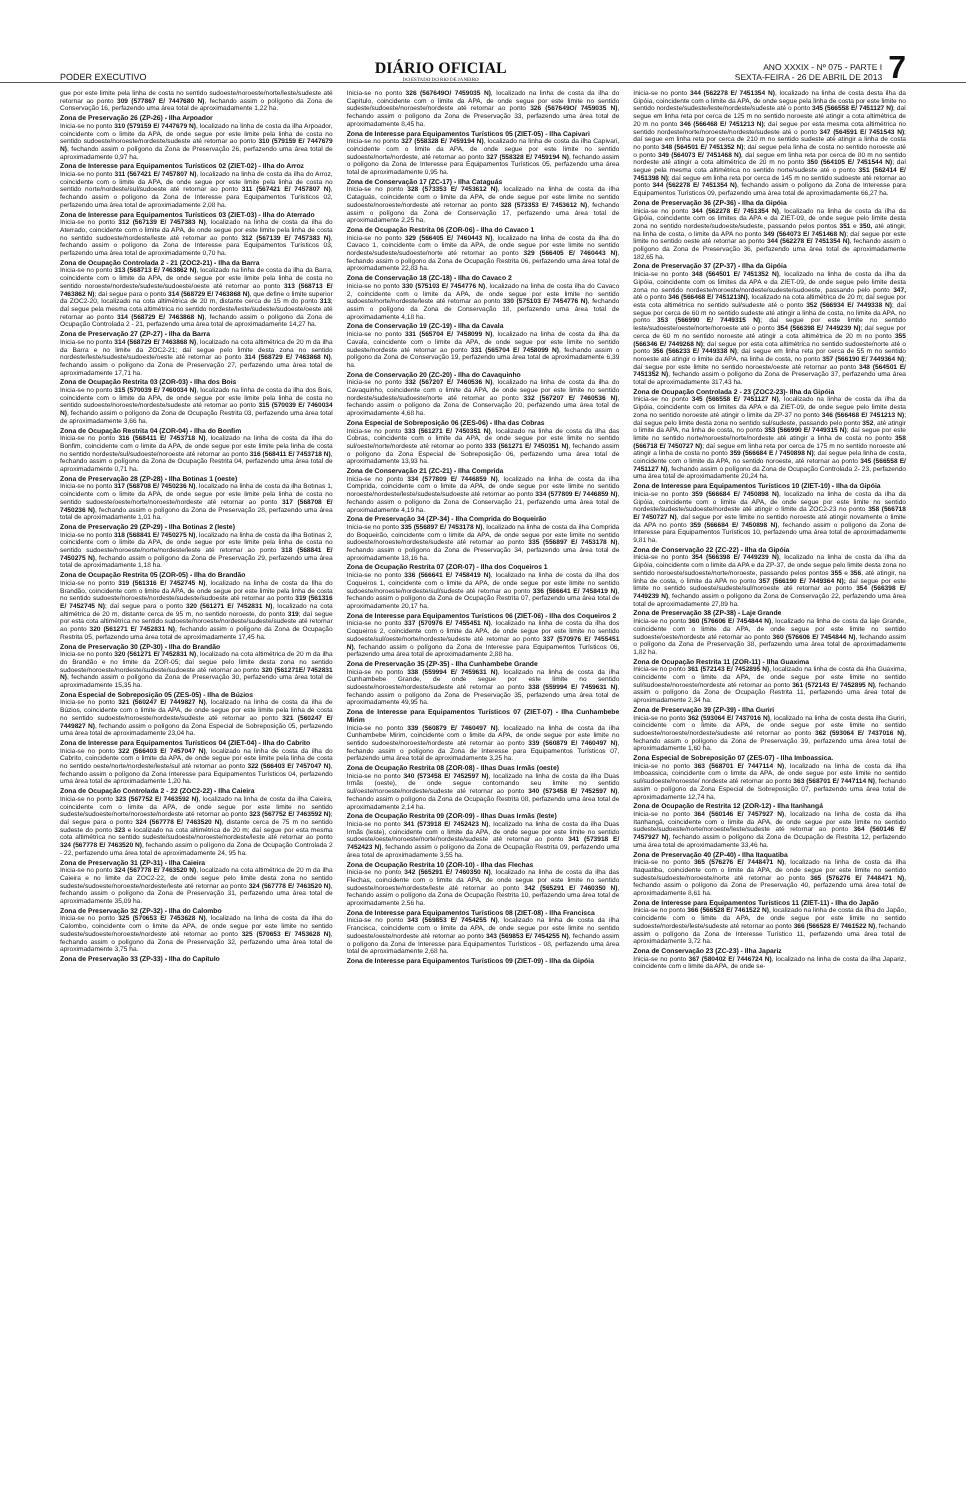PODER EXECUTIVO
DIÁRIO OFICIAL
DO ESTADO DO RIO DE JANEIRO
ANO XXXIX - Nº 075 - PARTE I
SEXTA-FEIRA - 26 DE ABRIL DE 2013
7
gue por este limite pela linha de costa no sentido sudoeste/noroeste/norte/leste/sudeste até retornar ao ponto 309 (577867 E/ 7447680 N), fechando assim o polígono da Zona de Conservação 16, perfazendo uma área total de aproximadamente 1,22 ha.
Zona de Preservação 26 (ZP-26) - Ilha Arpoador
Inicia-se no ponto 310 (579159 E/ 7447679 N), localizado na linha de costa da ilha Arpoador, coincidente com o limite da APA, de onde segue por este limite pela linha de costa no sentido sudoeste/noroeste/nordeste/sudeste até retornar ao ponto 310 (579159 E/ 7447679 N), fechando assim o polígono da Zona de Preservação 26, perfazendo uma área total de aproximadamente 0,97 ha.
Zona de Interesse para Equipamentos Turísticos 02 (ZIET-02) - Ilha do Arroz
Inicia-se no ponto 311 (567421 E/ 7457807 N), localizado na linha de costa da ilha do Arroz, coincidente com o limite da APA, de onde segue por este limite pela linha de costa no sentido norte/nordeste/sul/sudoeste até retornar ao ponto 311 (567421 E/ 7457807 N), fechando assim o polígono da Zona de Interesse para Equipamentos Turísticos 02, perfazendo uma área total de aproximadamente 2,08 ha.
Zona de Interesse para Equipamentos Turísticos 03 (ZIET-03) - Ilha do Aterrado
Inicia-se no ponto 312 (567139 E/ 7457383 N), localizado na linha de costa da ilha do Aterrado, coincidente com o limite da APA, de onde segue por este limite pela linha de costa no sentido sudoeste/nordeste/leste até retornar ao ponto 312 (567139 E/ 7457383 N), fechando assim o polígono da Zona de Interesse para Equipamentos Turísticos 03, perfazendo uma área total de aproximadamente 0,70 ha.
Zona de Ocupação Controlada 2 - 21 (ZOC2-21) - Ilha da Barra
Inicia-se no ponto 313 (568713 E/ 7463862 N), localizado na linha de costa da ilha da Barra, coincidente com o limite da APA, de onde segue por este limite pela linha de costa no sentido noroeste/nordeste/sudeste/sudoeste/oeste até retornar ao ponto 313 (568713 E/ 7463862 N); daí segue para o ponto 314 (568729 E/ 7463868 N), que define o limite superior da ZOC2-20, localizado na cota altimétrica de 20 m, distante cerca de 15 m do ponto 313; daí segue pela mesma cota altimétrica no sentido nordeste/leste/sudeste/sudoeste/oeste até retornar ao ponto 314 (568729 E/ 7463868 N), fechando assim o polígono da Zona de Ocupação Controlada 2 - 21, perfazendo uma área total de aproximadamente 14,27 ha.
Zona de Preservação 27 (ZP-27) - Ilha da Barra
Inicia-se no ponto 314 (568729 E/ 7463868 N), localizado na cota altimétrica de 20 m da ilha da Barra e no limite da ZOC2-21; daí segue pelo limite desta zona no sentido nordeste/leste/sudeste/sudoeste/oeste até retornar ao ponto 314 (568729 E/ 7463868 N), fechando assim o polígono da Zona de Preservação 27, perfazendo uma área total de aproximadamente 17,71 ha.
Zona de Ocupação Restrita 03 (ZOR-03) - Ilha dos Bois
Inicia-se no ponto 315 (570039 E/ 7460034 N), localizado na linha de costa da ilha dos Bois, coincidente com o limite da APA, de onde segue por este limite pela linha de costa no sentido sudoeste/noroeste/nordeste/sudeste até retornar ao ponto 315 (570039 E/ 7460034 N), fechando assim o polígono da Zona de Ocupação Restrita 03, perfazendo uma área total de aproximadamente 3,66 ha.
Zona de Ocupação Restrita 04 (ZOR-04) - Ilha do Bonfim
Inicia-se no ponto 316 (568411 E/ 7453718 N), localizado na linha de costa da ilha do Bonfim, coincidente com o limite da APA, de onde segue por este limite pela linha de costa no sentido nordeste/sul/sudoeste/noroeste até retornar ao ponto 316 (568411 E/ 7453718 N), fechando assim o polígono da Zona de Ocupação Restrita 04, perfazendo uma área total de aproximadamente 0,71 ha.
Zona de Preservação 28 (ZP-28) - Ilha Botinas 1 (oeste)
Inicia-se no ponto 317 (568708 E/ 7450236 N), localizado na linha de costa da ilha Botinas 1, coincidente com o limite da APA, de onde segue por este limite pela linha de costa no sentido sudoeste/oeste/norte/noroeste/nordeste até retornar ao ponto 317 (568708 E/ 7450236 N), fechando assim o polígono da Zona de Preservação 28, perfazendo uma área total de aproximadamente 1,01 ha.
Zona de Preservação 29 (ZP-29) - Ilha Botinas 2 (leste)
Inicia-se no ponto 318 (568841 E/ 7450275 N), localizado na linha de costa da ilha Botinas 2, coincidente com o limite da APA, de onde segue por este limite pela linha de costa no sentido sudoeste/noroeste/norte/nordeste/leste até retornar ao ponto 318 (568841 E/ 7450275 N), fechando assim o polígono da Zona de Preservação 29, perfazendo uma área total de aproximadamente 1,18 ha.
Zona de Ocupação Restrita 05 (ZOR-05) - Ilha do Brandão
Inicia-se no ponto 319 (561316 E/ 7452745 N), localizado na linha de costa da Ilha do Brandão, coincidente com o limite da APA, de onde segue por este limite pela linha de costa no sentido sudoeste/noroeste/nordeste/sudeste/sudoeste até retornar ao ponto 319 (561316 E/ 7452745 N); daí segue para o ponto 320 (561271 E/ 7452831 N), localizado na cota altimétrica de 20 m, distante cerca de 95 m, no sentido noroeste, do ponto 319; daí segue por esta cota altimétrica no sentido sudoeste/noroeste/nordeste/sudeste/sudeste até retornar ao ponto 320 (561271 E/ 7452831 N), fechando assim o polígono da Zona de Ocupação Restrita 05, perfazendo uma área total de aproximadamente 17,45 ha.
Zona de Preservação 30 (ZP-30) - Ilha do Brandão
Inicia-se no ponto 320 (561271 E/ 7452831 N), localizado na cota altimétrica de 20 m da ilha do Brandão e no limite da ZOR-05; daí segue pelo limite desta zona no sentido sudoeste/noroeste/nordeste/sudeste/sudoeste até retornar ao ponto 320 (561271E/ 7452831 N), fechando assim o polígono da Zona de Preservação 30, perfazendo uma área total de aproximadamente 15,35 ha.
Zona Especial de Sobreposição 05 (ZES-05) - Ilha de Búzios
Inicia-se no ponto 321 (560247 E/ 7449827 N), localizado na linha de costa da ilha de Búzios, coincidente com o limite da APA, de onde segue por este limite pela linha de costa no sentido sudoeste/noroeste/nordeste/sudeste até retornar ao ponto 321 (560247 E/ 7449827 N), fechando assim o polígono da Zona Especial de Sobreposição 05, perfazendo uma área total de aproximadamente 23,04 ha.
Zona de Interesse para Equipamentos Turísticos 04 (ZIET-04) - Ilha do Cabrito
Inicia-se no ponto 322 (566403 E/ 7457047 N), localizado na linha de costa da ilha do Cabrito, coincidente com o limite da APA, de onde segue por este limite pela linha de costa no sentido oeste/norte/nordeste/leste/sul até retornar ao ponto 322 (566403 E/ 7457047 N), fechando assim o polígono da Zona Interesse para Equipamentos Turísticos 04, perfazendo uma área total de aproximadamente 1,20 ha.
Zona de Ocupação Controlada 2 - 22 (ZOC2-22) - Ilha Caieira
Inicia-se no ponto 323 (567752 E/ 7463592 N), localizado na linha de costa da ilha Caieira, coincidente com o limite da APA, de onde segue por este limite no sentido sudeste/sudoeste/norte/noroeste/nordeste até retornar ao ponto 323 (567752 E/ 7463592 N); daí segue para o ponto 324 (567778 E/ 7463520 N), distante cerca de 75 m no sentido sudeste do ponto 323 e localizado na cota altimétrica de 20 m; daí segue por esta mesma cota altimétrica no sentido sudeste/sudoeste/noroeste/nordeste/leste até retornar ao ponto 324 (567778 E/ 7463520 N), fechando assim o polígono da Zona de Ocupação Controlada 2 - 22, perfazendo uma área total de aproximadamente 24, 95 ha.
Zona de Preservação 31 (ZP-31) - Ilha Caieira
Inicia-se no ponto 324 (567778 E/ 7463520 N), localizado na cota altimétrica de 20 m da ilha Caieira e no limite da ZOC2-22, de onde segue pelo limite desta zona no sentido sudeste/sudoeste/noroeste/nordeste/leste até retornar ao ponto 324 (567778 E/ 7463520 N), fechando assim o polígono da Zona de Preservação 31, perfazendo uma área total de aproximadamente 35,09 ha.
Zona de Preservação 32 (ZP-32) - Ilha do Calombo
Inicia-se no ponto 325 (570653 E/ 7453628 N), localizado na linha de costa da ilha do Calombo, coincidente com o limite da APA, de onde segue por este limite no sentido sudeste/sudoeste/noroeste/nordeste até retornar ao ponto 325 (570653 E/ 7453628 N), fechando assim o polígono da Zona de Preservação 32, perfazendo uma área total de aproximadamente 3,75 ha.
Zona de Preservação 33 (ZP-33) - Ilha do Capítulo
Inicia-se no ponto 326 (567649O/ 7459035 N), localizado na linha de costa da ilha do Capítulo, coincidente com o limite da APA, de onde segue por este limite no sentido sudeste/sudoeste/noroeste/nordeste até retornar ao ponto 326 (567649O/ 7459035 N), fechando assim o polígono da Zona de Preservação 33, perfazendo uma área total de aproximadamente 8,45 ha.
Zona de Interesse para Equipamentos Turísticos 05 (ZIET-05) - Ilha Capivari
Inicia-se no ponto 327 (558328 E/ 7459194 N), localizado na linha de costa da ilha Capivari, coincidente com o limite da APA, de onde segue por este limite no sentido sudoeste/norte/nordeste, até retornar ao ponto 327 (558328 E/ 7459194 N), fechando assim o polígono da Zona de Interesse para Equipamentos Turísticos 05, perfazendo uma área total de aproximadamente 0,95 ha.
Zona de Conservação 17 (ZC-17) - Ilha Cataguás
Inicia-se no ponto 328 (573353 E/ 7453612 N), localizado na linha de costa da ilha Cataguás, coincidente com o limite da APA, de onde segue por este limite no sentido sudoeste/noroeste/nordeste até retornar ao ponto 328 (573353 E/ 7453612 N), fechando assim o polígono da Zona de Conservação 17, perfazendo uma área total de aproximadamente 2,25 ha.
Zona de Ocupação Restrita 06 (ZOR-06) - Ilha do Cavaco 1
Inicia-se no ponto 329 (566405 E/ 7460443 N), localizado na linha de costa da ilha do Cavaco 1, coincidente com o limite da APA, de onde segue por este limite no sentido nordeste/sudeste/sudoeste/norte até retornar ao ponto 329 (566405 E/ 7460443 N), fechando assim o polígono da Zona de Ocupação Restrita 06, perfazendo uma área total de aproximadamente 22,83 ha.
Zona de Conservação 18 (ZC-18) - Ilha do Cavaco 2
Inicia-se no ponto 330 (575103 E/ 7454776 N), localizado na linha de costa ilha do Cavaco 2, coincidente com o limite da APA, de onde segue por este limite no sentido sudoeste/norte/nordeste/leste até retornar ao ponto 330 (575103 E/ 7454776 N), fechando assim o polígono da Zona de Conservação 18, perfazendo uma área total de aproximadamente 4,18 ha.
Zona de Conservação 19 (ZC-19) - Ilha da Cavala
Inicia-se no ponto 331 (565704 E/ 7458099 N), localizado na linha de costa da ilha da Cavala, coincidente com o limite da APA, de onde segue por este limite no sentido sudeste/nordeste até retornar ao ponto 331 (565704 E/ 7458099 N), fechando assim o polígono da Zona de Conservação 19, perfazendo uma área total de aproximadamente 6,39 ha.
Zona de Conservação 20 (ZC-20) - Ilha do Cavaquinho
Inicia-se no ponto 332 (567207 E/ 7460536 N), localizado na linha de costa da ilha do Cavaquinho, coincidente com o limite da APA, de onde segue por este limite no sentido nordeste/sudeste/sudoeste/norte até retornar ao ponto 332 (567207 E/ 7460536 N), fechando assim o polígono da Zona de Conservação 20, perfazendo uma área total de aproximadamente 4,68 ha.
Zona Especial de Sobreposição 06 (ZES-06) - Ilha das Cobras
Inicia-se no ponto 333 (561271 E/ 7450351 N), localizado na linha de costa da ilha das Cobras, coincidente com o limite da APA, de onde segue por este limite no sentido sul/oeste/norte/nordeste até retornar ao ponto 333 (561271 E/ 7450351 N), fechando assim o polígono da Zona Especial de Sobreposição 06, perfazendo uma área total de aproximadamente 13,93 ha.
Zona de Conservação 21 (ZC-21) - Ilha Comprida
Inicia-se no ponto 334 (577809 E/ 7446859 N), localizado na linha de costa da ilha Comprida, coincidente com o limite da APA, de onde segue por este limite no sentido noroeste/nordeste/leste/sudeste/sudoeste até retornar ao ponto 334 (577809 E/ 7446859 N), fechando assim o polígono da Zona de Conservação 21, perfazendo uma área total de aproximadamente 4,19 ha.
Zona de Preservação 34 (ZP-34) - Ilha Comprida do Boqueirão
Inicia-se no ponto 335 (556897 E/ 7453178 N), localizado na linha de costa da ilha Comprida do Boqueirão, coincidente com o limite da APA, de onde segue por este limite no sentido sudoeste/noroeste/nordeste/sudeste até retornar ao ponto 335 (556897 E/ 7453178 N), fechando assim o polígono da Zona de Preservação 34, perfazendo uma área total de aproximadamente 18,16 ha.
Zona de Ocupação Restrita 07 (ZOR-07) - Ilha dos Coqueiros 1
Inicia-se no ponto 336 (566641 E/ 7458419 N), localizado na linha de costa da ilha dos Coqueiros 1, coincidente com o limite da APA, de onde segue por este limite no sentido sudoeste/noroeste/nordeste/sul/sudeste até retornar ao ponto 336 (566641 E/ 7458419 N), fechando assim o polígono da Zona de Ocupação Restrita 07, perfazendo uma área total de aproximadamente 20,17 ha.
Zona de Interesse para Equipamentos Turísticos 06 (ZIET-06) - Ilha dos Coqueiros 2
Inicia-se no ponto 337 (570976 E/ 7455451 N), localizado na linha de costa da ilha dos Coqueiros 2, coincidente com o limite da APA, de onde segue por este limite no sentido sudoeste/sul/oeste/norte/nordeste/sudeste até retornar ao ponto 337 (570976 E/ 7455451 N), fechando assim o polígono da Zona de Interesse para Equipamentos Turísticos 06, perfazendo uma área total de aproximadamente 2,88 ha.
Zona de Preservação 35 (ZP-35) - Ilha Cunhambebe Grande
Inicia-se no ponto 338 (559994 E/ 7459631 N), localizado na linha de costa da ilha Cunhambebe Grande, de onde segue por este limite no sentido sudoeste/noroeste/nordeste/sudeste até retornar ao ponto 338 (559994 E/ 7459631 N), fechando assim o polígono da Zona de Preservação 35, perfazendo uma área total de aproximadamente 49,95 ha.
Zona de Interesse para Equipamentos Turísticos 07 (ZIET-07) - Ilha Cunhambebe Mirim
Inicia-se no ponto 339 (560879 E/ 7460497 N), localizado na linha de costa da ilha Cunhambebe Mirim, coincidente com o limite da APA, de onde segue por este limite no sentido sudoeste/noroeste/nordeste até retornar ao ponto 339 (560879 E/ 7460497 N), fechando assim o polígono da Zona de Interesse para Equipamentos Turísticos 07, perfazendo uma área total de aproximadamente 3,25 ha.
Zona de Ocupação Restrita 08 (ZOR-08) - Ilhas Duas Irmãs (oeste)
Inicia-se no ponto 340 (573458 E/ 7452597 N), localizado na linha de costa da ilha Duas Irmãs (oeste), de onde segue contornando seu limite no sentido sul/oeste/noroeste/nordeste/sudeste até retornar ao ponto 340 (573458 E/ 7452597 N), fechando assim o polígono da Zona de Ocupação Restrita 08, perfazendo uma área total de aproximadamente 2,14 ha.
Zona de Ocupação Restrita 09 (ZOR-09) - Ilhas Duas Irmãs (leste)
Inicia-se no ponto 341 (573918 E/ 7452423 N), localizado na linha de costa da ilha Duas Irmãs (leste), coincidente com o limite da APA, de onde segue por este limite no sentido sudoeste/oeste/noroeste/norte/nordeste/sudeste até retornar ao ponto 341 (573918 E/ 7452423 N), fechando assim o polígono da Zona de Ocupação Restrita 09, perfazendo uma área total de aproximadamente 3,55 ha.
Zona de Ocupação Restrita 10 (ZOR-10) - Ilha das Flechas
Inicia-se no ponto 342 (565291 E/ 7460350 N), localizado na linha de costa da ilha das Flechas, coincidente com o limite da APA, de onde segue por este limite no sentido sudoeste/noroeste/nordeste/leste até retornar ao ponto 342 (565291 E/ 7460350 N), fechando assim o polígono da Zona de Ocupação Restrita 10, perfazendo uma área total de aproximadamente 2,56 ha.
Zona de Interesse para Equipamentos Turísticos 08 (ZIET-08) - Ilha Francisca
Inicia-se no ponto 343 (569853 E/ 7454255 N), localizado na linha de costa da ilha Francisca, coincidente com o limite da APA, de onde segue por este limite no sentido sudoeste/oeste/nordeste até retornar ao ponto 343 (569853 E/ 7454255 N), fechando assim o polígono da Zona de Interesse para Equipamentos Turísticos - 08, perfazendo uma área total de aproximadamente 2,68 ha.
Zona de Interesse para Equipamentos Turísticos 09 (ZIET-09) - Ilha da Gipóia
Inicia-se no ponto 344 (562278 E/ 7451354 N), localizado na linha de costa desta ilha da Gipóia, coincidente com o limite da APA, de onde segue pela linha de costa por este limite no sentido nordeste/sudeste/leste/nordeste/sudeste até o ponto 345 (566558 E/ 7451127 N); daí segue em linha reta por cerca de 125 m no sentido noroeste até atingir a cota altimétrica de 20 m no ponto 346 (566468 E/ 7451213 N); daí segue por esta mesma cota altimétrica no sentido nordeste/norte/noroeste/nordeste/sudeste até o ponto 347 (564591 E/ 7451543 N); daí segue em linha reta por cerca de 210 m no sentido sudeste até atingir a linha de costa no ponto 348 (564501 E/ 7451352 N); daí segue pela linha de costa no sentido noroeste até o ponto 349 (564073 E/ 7451468 N), daí segue em linha reta por cerca de 80 m no sentido nordeste até atingir a cota altimétrica de 20 m no ponto 350 (564105 E/ 7451544 N); daí segue pela mesma cota altimétrica no sentido norte/sudeste até o ponto 351 (562414 E/ 7451398 N); daí segue em linha reta por cerca de 145 m no sentido sudoeste até retornar ao ponto 344 (562278 E/ 7451354 N), fechando assim o polígono da Zona de Interesse para Equipamentos Turísticos 09, perfazendo uma área total de aproximadamente 66,27 ha.
Zona de Preservação 36 (ZP-36) - Ilha da Gipóia
Inicia-se no ponto 344 (562278 E/ 7451354 N), localizado na linha de costa da ilha da Gipóia, coincidente com os limites da APA e da ZIET-09, de onde segue pelo limite desta zona no sentido nordeste/sudoeste/sudeste, passando pelos pontos 351 e 350, até atingir, na linha de costa, o limite da APA no ponto 349 (564073 E/ 7451468 N); daí segue por este limite no sentido oeste até retornar ao ponto 344 (562278 E/ 7451354 N), fechando assim o polígono da Zona de Preservação 36, perfazendo uma área total de aproximadamente 182,65 ha.
Zona de Preservação 37 (ZP-37) - Ilha da Gipóia
Inicia-se no ponto 348 (564501 E/ 7451352 N), localizado na linha de costa da ilha da Gipóia, coincidente com os limites da APA e da ZIET-09, de onde segue pelo limite desta zona no sentido nordeste/noroeste/nordeste/sudeste/sudoeste, passando pelo ponto 347, até o ponto 346 (566468 E/ 7451213N), localizado na cota altimétrica de 20 m; daí segue por esta cota altimétrica no sentido sul/sudeste até o ponto 352 (566934 E/ 7449338 N); daí segue por cerca de 60 m no sentido sudeste até atingir a linha de costa, no limite da APA, no ponto 353 (566990 E/ 7449315 N); daí segue por este limite no sentido leste/sudoeste/oeste/norte/noroeste até o ponto 354 (566398 E/ 7449239 N); daí segue por cerca de 60 m no sentido noroeste até atingir a cota altimétrica de 20 m no ponto 355 (566346 E/ 7449268 N); daí segue por esta cota altimétrica no sentido sudoeste/norte até o ponto 356 (566233 E/ 7449338 N); daí segue em linha reta por cerca de 55 m no sentido noroeste até atingir o limite da APA, na linha de costa, no ponto 357 (566190 E/ 7449364 N); daí segue por este limite no sentido noroeste/oeste até retornar ao ponto 348 (564501 E/ 7451352 N), fechando assim o polígono da Zona de Preservação 37, perfazendo uma área total de aproximadamente 317,43 ha.
Zona de Ocupação Controlada 2 - 23 (ZOC2-23)- Ilha da Gipóia
Inicia-se no ponto 345 (566558 E/ 7451127 N), localizado na linha de costa da ilha da Gipóia, coincidente com os limites da APA e da ZIET-09, de onde segue pelo limite desta zona no sentido noroeste até atingir o limite da ZP-37 no ponto 346 (566468 E/ 7451213 N); daí segue pelo limite desta zona no sentido sul/sudeste, passando pelo ponto 352, até atingir o limite da APA, na linha de costa, no ponto 353 (566990 E/ 7449315 N); daí segue por este limite no sentido norte/noroeste/norte/nordeste até atingir a linha de costa no ponto 358 (566718 E/ 7450727 N); daí segue em linha reta por cerca de 175 m no sentido noroeste até atingir a linha de costa no ponto 359 (566684 E / 7450898 N); daí segue pela linha de costa, coincidente com o limite da APA, no sentido noroeste, até retornar ao ponto 345 (566558 E/ 7451127 N), fechando assim o polígono da Zona de Ocupação Controlada 2- 23, perfazendo uma área total de aproximadamente 20,24 ha.
Zona de Interesse para Equipamentos Turísticos 10 (ZIET-10) - Ilha da Gipóia
Inicia-se no ponto 359 (566684 E/ 7450898 N), localizado na linha de costa da ilha da Gipóia, coincidente com o limite da APA, de onde segue por este limite no sentido nordeste/sudeste/sudoeste/nordeste até atingir o limite da ZOC2-23 no ponto 358 (566718 E/ 7450727 N), daí segue por este limite no sentido noroeste até atingir novamente o limite da APA no ponto 359 (566684 E/ 7450898 N), fechando assim o polígono da Zona de Interesse para Equipamentos Turísticos 10, perfazendo uma área total de aproximadamente 9,81 ha.
Zona de Conservação 22 (ZC-22) - Ilha da Gipóia
Inicia-se no ponto 354 (566398 E/ 7449239 N), localizado na linha de costa da ilha da Gipóia, coincidente com o limite da APA e da ZP-37, de onde segue pelo limite desta zona no sentido noroeste/sudoeste/norte/noroeste, passando pelos pontos 355 e 356, até atingir, na linha de costa, o limite da APA no ponto 357 (566190 E/ 7449364 N); daí segue por este limite no sentido sudoeste/sudeste/sul/noroeste até retornar ao ponto 354 (566398 E/ 7449239 N), fechando assim o polígono da Zona de Conservação 22, perfazendo uma área total de aproximadamente 27,89 ha.
Zona de Preservação 38 (ZP-38) - Laje Grande
Inicia-se no ponto 360 (576606 E/ 7454844 N), localizado na linha de costa da laje Grande, coincidente com o limite da APA, de onde segue por este limite no sentido sudoeste/oeste/nordeste até retornar ao ponto 360 (576606 E/ 7454844 N), fechando assim o polígono da Zona de Preservação 38, perfazendo uma área total de aproximadamente 1,82 ha.
Zona de Ocupação Restrita 11 (ZOR-11) - Ilha Guaxima
Inicia-se no ponto 361 (572143 E/ 7452895 N), localizado na linha de costa da ilha Guaxima, coincidente com o limite da APA, de onde segue por este limite no sentido sul/sudoeste/noroeste/nordeste até retornar ao ponto 361 (572143 E/ 7452895 N), fechando assim o polígono da Zona de Ocupação Restrita 11, perfazendo uma área total de aproximadamente 2,34 ha.
Zona de Preservação 39 (ZP-39) - Ilha Guriri
Inicia-se no ponto 362 (593064 E/ 7437016 N), localizado na linha de costa desta ilha Guriri, coincidente com o limite da APA, de onde segue por este limite no sentido sudoeste/noroeste/nordeste/sudeste até retornar ao ponto 362 (593064 E/ 7437016 N), fechando assim o polígono da Zona de Preservação 39, perfazendo uma área total de aproximadamente 1,60 ha.
Zona Especial de Sobreposição 07 (ZES-07) - Ilha Imboassica.
Inicia-se no ponto 363 (568701 E/ 7447114 N), localizado na linha de costa da ilha Imboassica, coincidente com o limite da APA, de onde segue por este limite no sentido sul/sudoeste/noroeste/ nordeste até retornar ao ponto 363 (568701 E/ 7447114 N), fechando assim o polígono da Zona Especial de Sobreposição 07, perfazendo uma área total de aproximadamente 12,74 ha.
Zona de Ocupação de Restrita 12 (ZOR-12) - Ilha Itanhangá
Inicia-se no ponto 364 (560146 E/ 7457927 N), localizado na linha de costa da ilha Itanhangá, coincidente com o limite da APA, de onde segue por este limite no sentido sudeste/sudoeste/norte/noroeste/leste/sudeste até retornar ao ponto 364 (560146 E/ 7457927 N), fechando assim o polígono da Zona de Ocupação de Restrita 12, perfazendo uma área total de aproximadamente 33,46 ha.
Zona de Preservação 40 (ZP-40) - Ilha Itaquatiba
Inicia-se no ponto 365 (576276 E/ 7448471 N), localizado na linha de costa da ilha Itaquatiba, coincidente com o limite da APA, de onde segue por este limite no sentido sudeste/sudoeste/noroeste/norte até retornar ao ponto 365 (576276 E/ 7448471 N), fechando assim o polígono da Zona de Preservação 40, perfazendo uma área total de aproximadamente 8,61 ha.
Zona de Interesse para Equipamentos Turísticos 11 (ZIET-11) - Ilha do Japão
Inicia-se no ponto 366 (566528 E/ 7461522 N), localizado na linha de costa da ilha do Japão, coincidente com o limite da APA, de onde segue por este limite no sentido sudoeste/nordeste/leste/sudeste até retornar ao ponto 366 (566528 E/ 7461522 N), fechando assim o polígono da Zona de Interesse Turístico 11, perfazendo uma área total de aproximadamente 3,72 ha.
Zona de Conservação 23 (ZC-23) - Ilha Japariz
Inicia-se no ponto 367 (580402 E/ 7446724 N), localizado na linha de costa da ilha Japariz, coincidente com o limite da APA, de onde se-